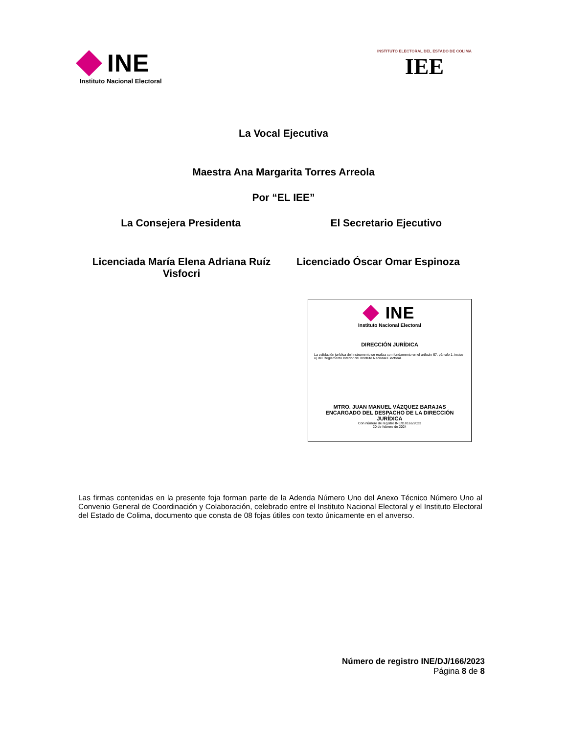INE
Instituto Nacional Electoral
INSTITUTO ELECTORAL DEL ESTADO DE COLIMA
IEE
La Vocal Ejecutiva
Maestra Ana Margarita Torres Arreola
Por “EL IEE”
La Consejera Presidenta El Secretario Ejecutivo
Licenciada María Elena Adriana Ruíz Visfocri
Licenciado Óscar Omar Espinoza
INE
Instituto Nacional Electoral
DIRECCIÓN JURÍDICA
La validación jurídica del instrumento se realiza con fundamento en el artículo 67, párrafo 1, inciso u) del Reglamento Interior del Instituto Nacional Electoral.
MTRO. JUAN MANUEL VÁZQUEZ BARAJAS
ENCARGADO DEL DESPACHO DE LA DIRECCIÓN JURÍDICA
Con número de registro INE/DJ/166/2023
20 de febrero de 2024
Las firmas contenidas en la presente foja forman parte de la Adenda Número Uno del Anexo Técnico Número Uno al Convenio General de Coordinación y Colaboración, celebrado entre el Instituto Nacional Electoral y el Instituto Electoral del Estado de Colima, documento que consta de 08 fojas útiles con texto únicamente en el anverso.
Número de registro INE/DJ/166/2023
Página 8 de 8